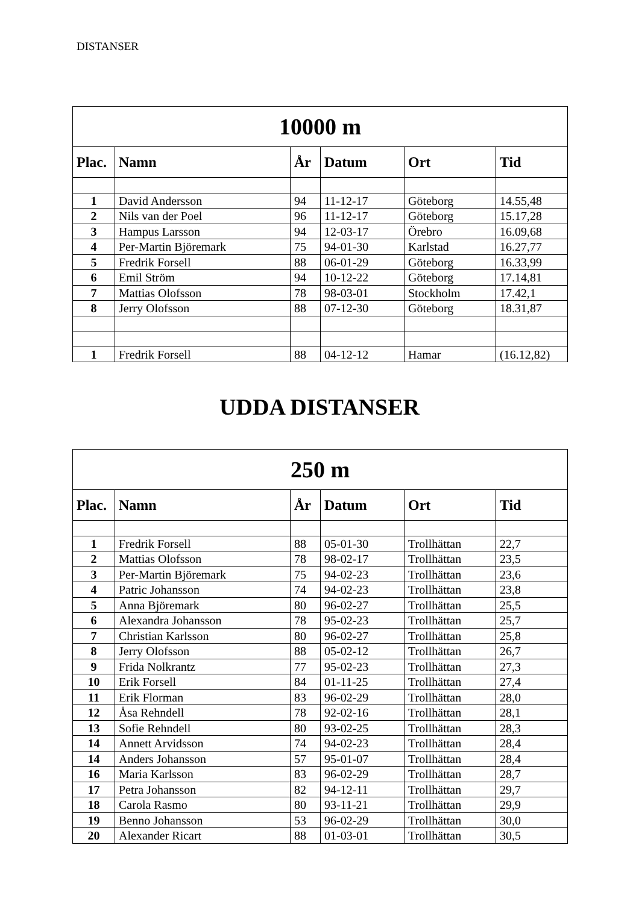DISTANSER
| 10000 m | | | | | |
| --- | --- | --- | --- | --- | --- |
| Plac. | Namn | År | Datum | Ort | Tid |
| 1 | David Andersson | 94 | 11-12-17 | Göteborg | 14.55,48 |
| 2 | Nils van der Poel | 96 | 11-12-17 | Göteborg | 15.17,28 |
| 3 | Hampus Larsson | 94 | 12-03-17 | Örebro | 16.09,68 |
| 4 | Per-Martin Björemark | 75 | 94-01-30 | Karlstad | 16.27,77 |
| 5 | Fredrik Forsell | 88 | 06-01-29 | Göteborg | 16.33,99 |
| 6 | Emil Ström | 94 | 10-12-22 | Göteborg | 17.14,81 |
| 7 | Mattias Olofsson | 78 | 98-03-01 | Stockholm | 17.42,1 |
| 8 | Jerry Olofsson | 88 | 07-12-30 | Göteborg | 18.31,87 |
| 1 | Fredrik Forsell | 88 | 04-12-12 | Hamar | (16.12,82) |
UDDA DISTANSER
| 250 m | | | | | |
| --- | --- | --- | --- | --- | --- |
| Plac. | Namn | År | Datum | Ort | Tid |
| 1 | Fredrik Forsell | 88 | 05-01-30 | Trollhättan | 22,7 |
| 2 | Mattias Olofsson | 78 | 98-02-17 | Trollhättan | 23,5 |
| 3 | Per-Martin Björemark | 75 | 94-02-23 | Trollhättan | 23,6 |
| 4 | Patric Johansson | 74 | 94-02-23 | Trollhättan | 23,8 |
| 5 | Anna Björemark | 80 | 96-02-27 | Trollhättan | 25,5 |
| 6 | Alexandra Johansson | 78 | 95-02-23 | Trollhättan | 25,7 |
| 7 | Christian Karlsson | 80 | 96-02-27 | Trollhättan | 25,8 |
| 8 | Jerry Olofsson | 88 | 05-02-12 | Trollhättan | 26,7 |
| 9 | Frida Nolkrantz | 77 | 95-02-23 | Trollhättan | 27,3 |
| 10 | Erik Forsell | 84 | 01-11-25 | Trollhättan | 27,4 |
| 11 | Erik Florman | 83 | 96-02-29 | Trollhättan | 28,0 |
| 12 | Åsa Rehndell | 78 | 92-02-16 | Trollhättan | 28,1 |
| 13 | Sofie Rehndell | 80 | 93-02-25 | Trollhättan | 28,3 |
| 14 | Annett Arvidsson | 74 | 94-02-23 | Trollhättan | 28,4 |
| 14 | Anders Johansson | 57 | 95-01-07 | Trollhättan | 28,4 |
| 16 | Maria Karlsson | 83 | 96-02-29 | Trollhättan | 28,7 |
| 17 | Petra Johansson | 82 | 94-12-11 | Trollhättan | 29,7 |
| 18 | Carola Rasmo | 80 | 93-11-21 | Trollhättan | 29,9 |
| 19 | Benno Johansson | 53 | 96-02-29 | Trollhättan | 30,0 |
| 20 | Alexander Ricart | 88 | 01-03-01 | Trollhättan | 30,5 |